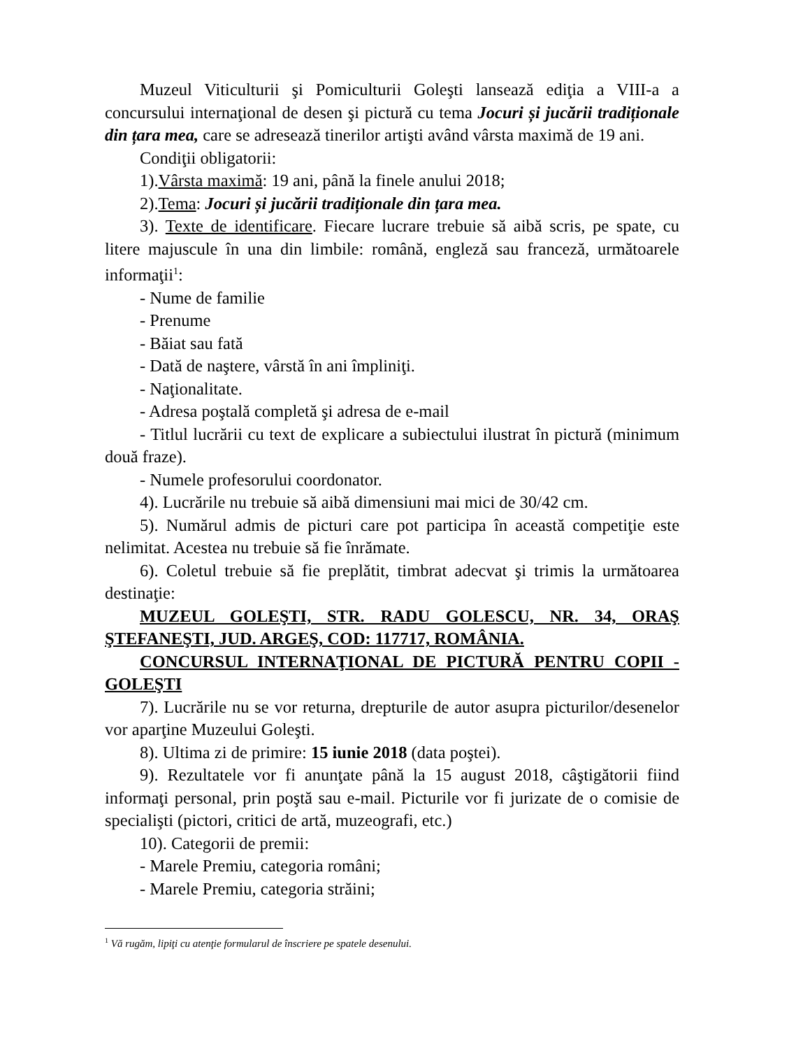Muzeul Viticulturii şi Pomiculturii Goleşti lansează ediţia a VIII-a a concursului internaţional de desen şi pictură cu tema Jocuri și jucării tradiționale din țara mea, care se adresează tinerilor artişti având vârsta maximă de 19 ani.
Condiţii obligatorii:
1).Vârsta maximă: 19 ani, până la finele anului 2018;
2).Tema: Jocuri și jucării tradiționale din țara mea.
3). Texte de identificare. Fiecare lucrare trebuie să aibă scris, pe spate, cu litere majuscule în una din limbile: română, engleză sau franceză, următoarele informaţii<sup>1</sup>:
- Nume de familie
- Prenume
- Băiat sau fată
- Dată de naştere, vârstă în ani împliniţi.
- Naţionalitate.
- Adresa poştală completă şi adresa de e-mail
- Titlul lucrării cu text de explicare a subiectului ilustrat în pictură (minimum două fraze).
- Numele profesorului coordonator.
4). Lucrările nu trebuie să aibă dimensiuni mai mici de 30/42 cm.
5). Numărul admis de picturi care pot participa în această competiţie este nelimitat. Acestea nu trebuie să fie înrămate.
6). Coletul trebuie să fie preplătit, timbrat adecvat şi trimis la următoarea destinaţie:
MUZEUL GOLEŞTI, STR. RADU GOLESCU, NR. 34, ORAŞ ŞTEFANEŞTI, JUD. ARGEŞ, COD: 117717, ROMÂNIA.
CONCURSUL INTERNAŢIONAL DE PICTURĂ PENTRU COPII - GOLEŞTI
7). Lucrările nu se vor returna, drepturile de autor asupra picturilor/desenelor vor aparţine Muzeului Goleşti.
8). Ultima zi de primire: 15 iunie 2018 (data poştei).
9). Rezultatele vor fi anunţate până la 15 august 2018, câştigătorii fiind informaţi personal, prin poştă sau e-mail. Picturile vor fi jurizate de o comisie de specialişti (pictori, critici de artă, muzeografi, etc.)
10). Categorii de premii:
- Marele Premiu, categoria români;
- Marele Premiu, categoria străini;
<sup>1</sup> Vă rugăm, lipiţi cu atenţie formularul de înscriere pe spatele desenului.